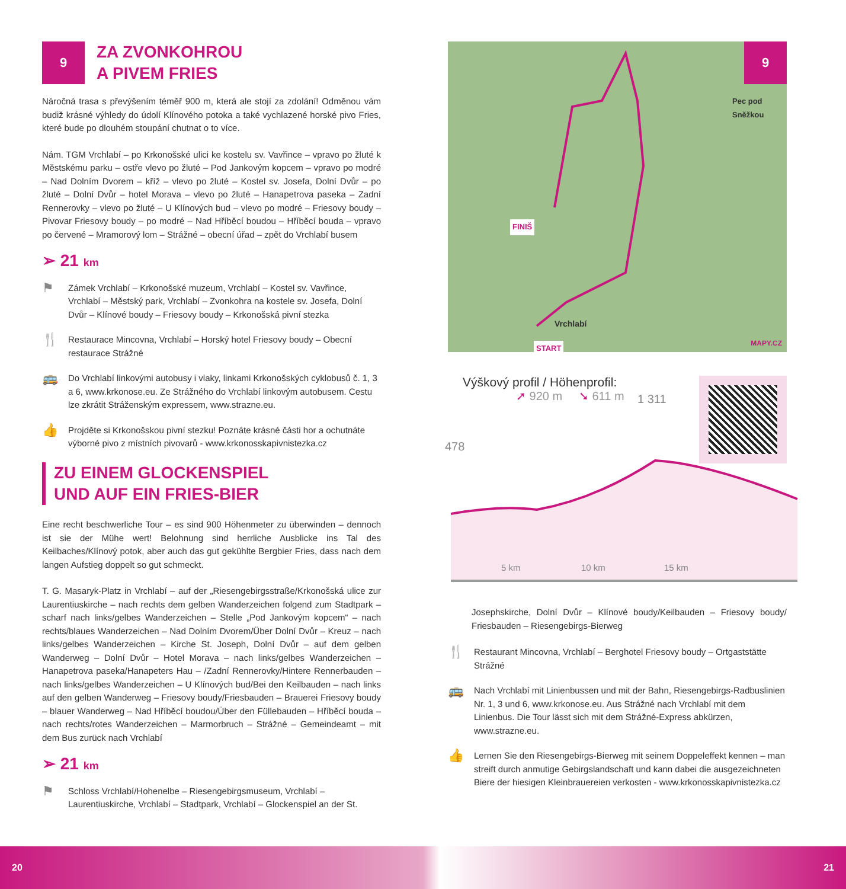9
ZA ZVONKOHROU
A PIVEM FRIES
Náročná trasa s převýšením téměř 900 m, která ale stojí za zdolání! Odměnou vám budiž krásné výhledy do údolí Klínového potoka a také vychlazené horské pivo Fries, které bude po dlouhém stoupání chutnat o to více.
Nám. TGM Vrchlabí – po Krkonošské ulici ke kostelu sv. Vavřince – vpravo po žluté k Městskému parku – ostře vlevo po žluté – Pod Jankovým kopcem – vpravo po modré – Nad Dolním Dvorem – kříž – vlevo po žluté – Kostel sv. Josefa, Dolní Dvůr – po žluté – Dolní Dvůr – hotel Morava – vlevo po žluté – Hanapetrova paseka – Zadní Rennerovky – vlevo po žluté – U Klínových bud – vlevo po modré – Friesovy boudy – Pivovar Friesovy boudy – po modré – Nad Hříběcí boudou – Hříběcí bouda – vpravo po červené – Mramorový lom – Strážné – obecní úřad – zpět do Vrchlabí busem
➢ 21 km
⚑
Zámek Vrchlabí – Krkonošské muzeum, Vrchlabí – Kostel sv. Vavřince, Vrchlabí – Městský park, Vrchlabí – Zvonkohra na kostele sv. Josefa, Dolní Dvůr – Klínové boudy – Friesovy boudy – Krkonošská pivní stezka
🍴
Restaurace Mincovna, Vrchlabí – Horský hotel Friesovy boudy – Obecní restaurace Strážné
🚌
Do Vrchlabí linkovými autobusy i vlaky, linkami Krkonošských cyklobusů č. 1, 3 a 6, www.krkonose.eu. Ze Strážného do Vrchlabí linkovým autobusem. Cestu lze zkrátit Stráženským expressem, www.strazne.eu.
👍
Projděte si Krkonošskou pivní stezku! Poznáte krásné části hor a ochutnáte výborné pivo z místních pivovarů - www.krkonosskapivnistezka.cz
ZU EINEM GLOCKENSPIEL
UND AUF EIN FRIES-BIER
Eine recht beschwerliche Tour – es sind 900 Höhenmeter zu überwinden – dennoch ist sie der Mühe wert! Belohnung sind herrliche Ausblicke ins Tal des Keilbaches/Klínový potok, aber auch das gut gekühlte Bergbier Fries, dass nach dem langen Aufstieg doppelt so gut schmeckt.
T. G. Masaryk-Platz in Vrchlabí – auf der „Riesengebirgsstraße/Krkonošská ulice zur Laurentiuskirche – nach rechts dem gelben Wanderzeichen folgend zum Stadtpark – scharf nach links/gelbes Wanderzeichen – Stelle „Pod Jankovým kopcem“ – nach rechts/blaues Wanderzeichen – Nad Dolním Dvorem/Über Dolní Dvůr – Kreuz – nach links/gelbes Wanderzeichen – Kirche St. Joseph, Dolní Dvůr – auf dem gelben Wanderweg – Dolní Dvůr – Hotel Morava – nach links/gelbes Wanderzeichen – Hanapetrova paseka/Hanapeters Hau – /Zadní Rennerovky/Hintere Rennerbauden – nach links/gelbes Wanderzeichen – U Klínových bud/Bei den Keilbauden – nach links auf den gelben Wanderweg – Friesovy boudy/Friesbauden – Brauerei Friesovy boudy – blauer Wanderweg – Nad Hříběcí boudou/Über den Füllebauden – Hříběcí bouda – nach rechts/rotes Wanderzeichen – Marmorbruch – Strážné – Gemeindeamt – mit dem Bus zurück nach Vrchlabí
➢ 21 km
⚑
Schloss Vrchlabí/Hohenelbe – Riesengebirgsmuseum, Vrchlabí – Laurentiuskirche, Vrchlabí – Stadtpark, Vrchlabí – Glockenspiel an der St.
9
Pec pod Sněžkou
FINIŠ
Vrchlabí
START MAPY.CZ
Výškový profil / Höhenprofil:
➚ 920 m ➘ 611 m
478
1 311
5 km 10 km 15 km
Josephskirche, Dolní Dvůr – Klínové boudy/Keilbauden – Friesovy boudy/ Friesbauden – Riesengebirgs-Bierweg
🍴
Restaurant Mincovna, Vrchlabí – Berghotel Friesovy boudy – Ortgaststätte Strážné
🚌
Nach Vrchlabí mit Linienbussen und mit der Bahn, Riesengebirgs-Radbuslinien Nr. 1, 3 und 6, www.krkonose.eu. Aus Strážné nach Vrchlabí mit dem Linienbus. Die Tour lässt sich mit dem Strážné-Express abkürzen, www.strazne.eu.
👍
Lernen Sie den Riesengebirgs-Bierweg mit seinem Doppeleffekt kennen – man streift durch anmutige Gebirgslandschaft und kann dabei die ausgezeichneten Biere der hiesigen Kleinbrauereien verkosten - www.krkonosskapivnistezka.cz
20 21